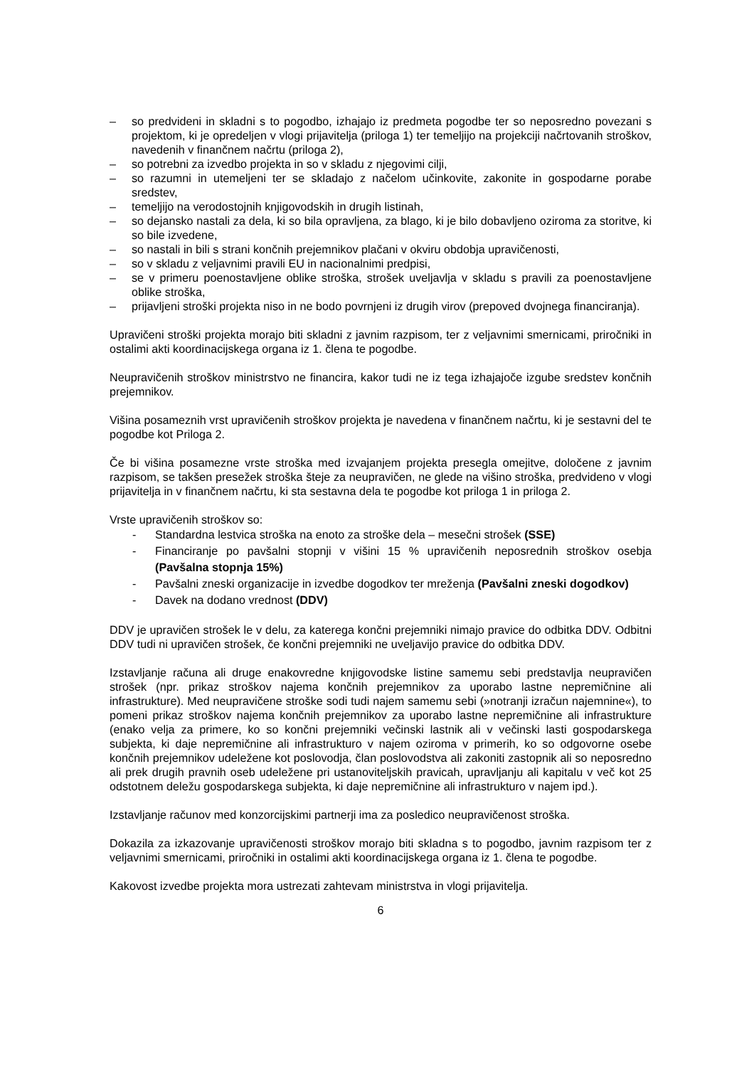– so predvideni in skladni s to pogodbo, izhajajo iz predmeta pogodbe ter so neposredno povezani s projektom, ki je opredeljen v vlogi prijavitelja (priloga 1) ter temeljijo na projekciji načrtovanih stroškov, navedenih v finančnem načrtu (priloga 2),
– so potrebni za izvedbo projekta in so v skladu z njegovimi cilji,
– so razumni in utemeljeni ter se skladajo z načelom učinkovite, zakonite in gospodarne porabe sredstev,
– temeljijo na verodostojnih knjigovodskih in drugih listinah,
– so dejansko nastali za dela, ki so bila opravljena, za blago, ki je bilo dobavljeno oziroma za storitve, ki so bile izvedene,
– so nastali in bili s strani končnih prejemnikov plačani v okviru obdobja upravičenosti,
– so v skladu z veljavnimi pravili EU in nacionalnimi predpisi,
– se v primeru poenostavljene oblike stroška, strošek uveljavlja v skladu s pravili za poenostavljene oblike stroška,
– prijavljeni stroški projekta niso in ne bodo povrnjeni iz drugih virov (prepoved dvojnega financiranja).
Upravičeni stroški projekta morajo biti skladni z javnim razpisom, ter z veljavnimi smernicami, priročniki in ostalimi akti koordinacijskega organa iz 1. člena te pogodbe.
Neupravičenih stroškov ministrstvo ne financira, kakor tudi ne iz tega izhajajoče izgube sredstev končnih prejemnikov.
Višina posameznih vrst upravičenih stroškov projekta je navedena v finančnem načrtu, ki je sestavni del te pogodbe kot Priloga 2.
Če bi višina posamezne vrste stroška med izvajanjem projekta presegla omejitve, določene z javnim razpisom, se takšen presežek stroška šteje za neupravičen, ne glede na višino stroška, predvideno v vlogi prijavitelja in v finančnem načrtu, ki sta sestavna dela te pogodbe kot priloga 1 in priloga 2.
Vrste upravičenih stroškov so:
- Standardna lestvica stroška na enoto za stroške dela – mesečni strošek (SSE)
- Financiranje po pavšalni stopnji v višini 15 % upravičenih neposrednih stroškov osebja (Pavšalna stopnja 15%)
- Pavšalni zneski organizacije in izvedbe dogodkov ter mreženja (Pavšalni zneski dogodkov)
- Davek na dodano vrednost (DDV)
DDV je upravičen strošek le v delu, za katerega končni prejemniki nimajo pravice do odbitka DDV. Odbitni DDV tudi ni upravičen strošek, če končni prejemniki ne uveljavijo pravice do odbitka DDV.
Izstavljanje računa ali druge enakovredne knjigovodske listine samemu sebi predstavlja neupravičen strošek (npr. prikaz stroškov najema končnih prejemnikov za uporabo lastne nepremičnine ali infrastrukture). Med neupravičene stroške sodi tudi najem samemu sebi (»notranji izračun najemnine«), to pomeni prikaz stroškov najema končnih prejemnikov za uporabo lastne nepremičnine ali infrastrukture (enako velja za primere, ko so končni prejemniki večinski lastnik ali v večinski lasti gospodarskega subjekta, ki daje nepremičnine ali infrastrukturo v najem oziroma v primerih, ko so odgovorne osebe končnih prejemnikov udeležene kot poslovodja, član poslovodstva ali zakoniti zastopnik ali so neposredno ali prek drugih pravnih oseb udeležene pri ustanoviteljskih pravicah, upravljanju ali kapitalu v več kot 25 odstotnem deležu gospodarskega subjekta, ki daje nepremičnine ali infrastrukturo v najem ipd.).
Izstavljanje računov med konzorcijskimi partnerji ima za posledico neupravičenost stroška.
Dokazila za izkazovanje upravičenosti stroškov morajo biti skladna s to pogodbo, javnim razpisom ter z veljavnimi smernicami, priročniki in ostalimi akti koordinacijskega organa iz 1. člena te pogodbe.
Kakovost izvedbe projekta mora ustrezati zahtevam ministrstva in vlogi prijavitelja.
6